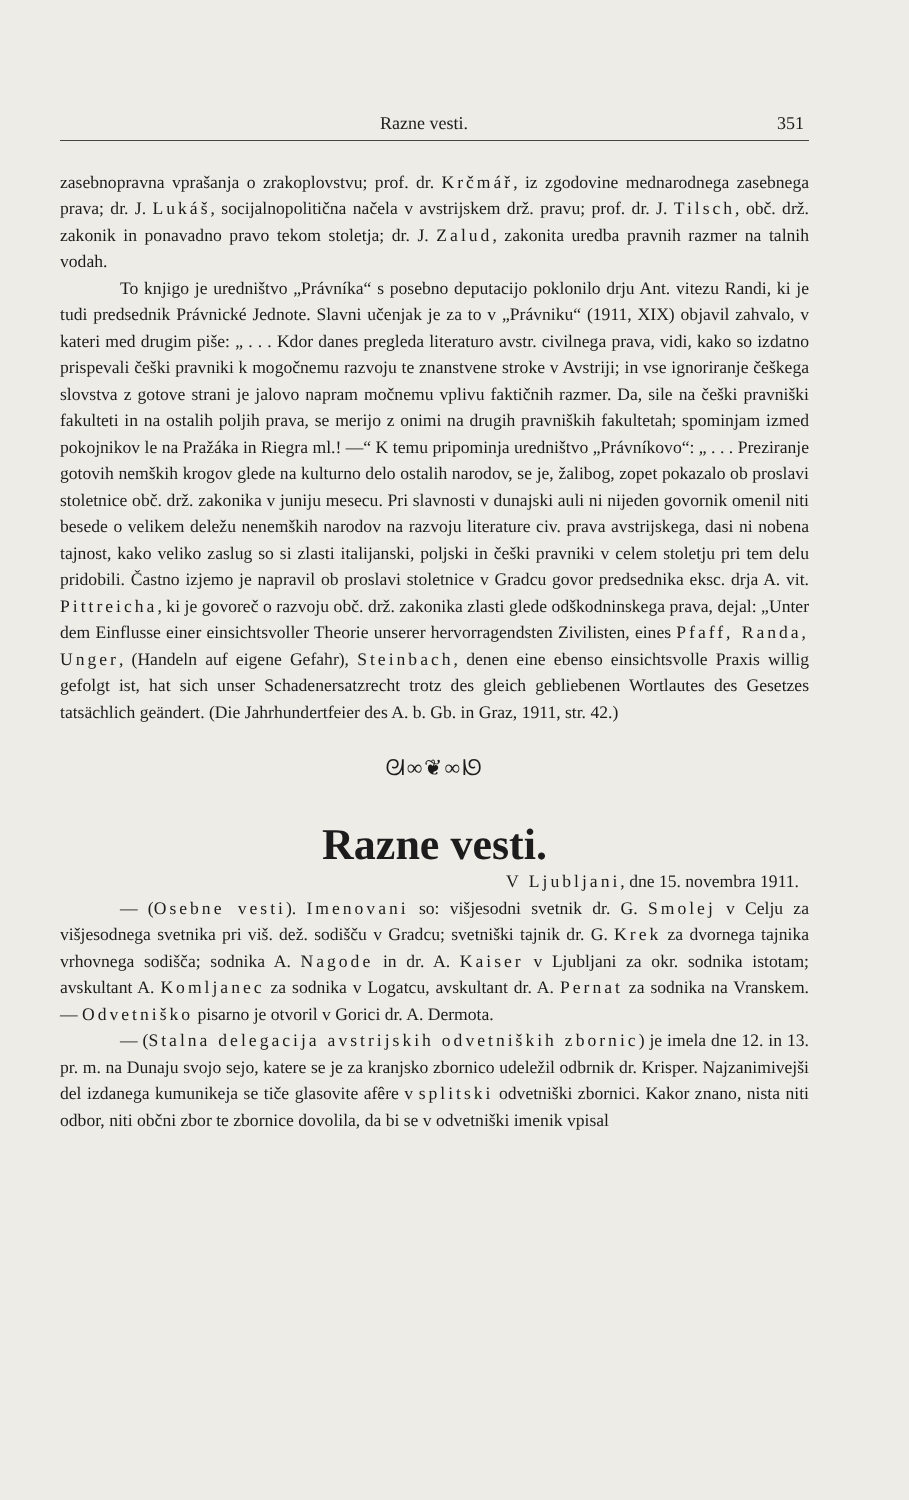Razne vesti. 351
zasebnopravna vprašanja o zrakoplovstvu; prof. dr. Krčmář, iz zgodovine mednarodnega zasebnega prava; dr. J. Lukáš, socijalnopolitična načela v avstrijskem drž. pravu; prof. dr. J. Tilsch, obč. drž. zakonik in ponavadno pravo tekom stoletja; dr. J. Zalud, zakonita uredba pravnih razmer na talnih vodah.
To knjigo je uredništvo „Právníka“ s posebno deputacijo poklonilo drju Ant. vitezu Randi, ki je tudi predsednik Právnické Jednote. Slavni učenjak je za to v „Právniku“ (1911, XIX) objavil zahvalo, v kateri med drugim piše: „ . . . Kdor danes pregleda literaturo avstr. civilnega prava, vidi, kako so izdatno prispevali češki pravniki k mogočnemu razvoju te znanstvene stroke v Avstriji; in vse ignoriranje češkega slovstva z gotove strani je jalovo napram močnemu vplivu faktičnih razmer. Da, sile na češki pravniški fakulteti in na ostalih poljih prava, se merijo z onimi na drugih pravniških fakultetah; spominjam izmed pokojnikov le na Pražáka in Riegra ml.! —“ K temu pripominja uredništvo „Právníkovo“: „ . . . Preziranje gotovih nemških krogov glede na kulturno delo ostalih narodov, se je, žalibog, zopet pokazalo ob proslavi stoletnice obč. drž. zakonika v juniju mesecu. Pri slavnosti v dunajski auli ni nijeden govornik omenil niti besede o velikem deležu nenemških narodov na razvoju literature civ. prava avstrijskega, dasi ni nobena tajnost, kako veliko zaslug so si zlasti italijanski, poljski in češki pravniki v celem stoletju pri tem delu pridobili. Častno izjemo je napravil ob proslavi stoletnice v Gradcu govor predsednika eksc. drja A. vit. Pittreicha, ki je govoreč o razvoju obč. drž. zakonika zlasti glede odškodninskega prava, dejal: „Unter dem Einflusse einer einsichtsvoller Theorie unserer hervorragendsten Zivilisten, eines Pfaff, Randa, Unger, (Handeln auf eigene Gefahr), Steinbach, denen eine ebenso einsichtsvolle Praxis willig gefolgt ist, hat sich unser Schadenersatzrecht trotz des gleich gebliebenen Wortlautes des Gesetzes tatsächlich geändert. (Die Jahrhundertfeier des A. b. Gb. in Graz, 1911, str. 42.)
ᘛ∞❦∞ᘚ
Razne vesti.
V Ljubljani, dne 15. novembra 1911.
— (Osebne vesti). Imenovani so: višjesodni svetnik dr. G. Smolej v Celju za višjesodnega svetnika pri viš. dež. sodišču v Gradcu; svetniški tajnik dr. G. Krek za dvornega tajnika vrhovnega sodišča; sodnika A. Nagode in dr. A. Kaiser v Ljubljani za okr. sodnika istotam; avskultant A. Komljanec za sodnika v Logatcu, avskultant dr. A. Pernat za sodnika na Vranskem. — Odvetniško pisarno je otvoril v Gorici dr. A. Dermota.
— (Stalna delegacija avstrijskih odvetniških zbornic) je imela dne 12. in 13. pr. m. na Dunaju svojo sejo, katere se je za kranjsko zbornico udeležil odbrnik dr. Krisper. Najzanimivejši del izdanega kumunikeja se tiče glasovite afêre v splitski odvetniški zbornici. Kakor znano, nista niti odbor, niti občni zbor te zbornice dovolila, da bi se v odvetniški imenik vpisal